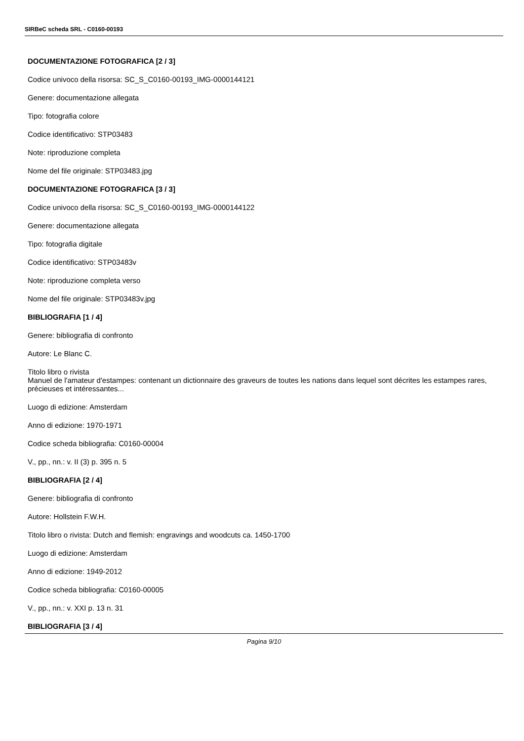SIRBeC scheda SRL - C0160-00193
DOCUMENTAZIONE FOTOGRAFICA [2 / 3]
Codice univoco della risorsa: SC_S_C0160-00193_IMG-0000144121
Genere: documentazione allegata
Tipo: fotografia colore
Codice identificativo: STP03483
Note: riproduzione completa
Nome del file originale: STP03483.jpg
DOCUMENTAZIONE FOTOGRAFICA [3 / 3]
Codice univoco della risorsa: SC_S_C0160-00193_IMG-0000144122
Genere: documentazione allegata
Tipo: fotografia digitale
Codice identificativo: STP03483v
Note: riproduzione completa verso
Nome del file originale: STP03483v.jpg
BIBLIOGRAFIA [1 / 4]
Genere: bibliografia di confronto
Autore: Le Blanc C.
Titolo libro o rivista
Manuel de l'amateur d'estampes: contenant un dictionnaire des graveurs de toutes les nations dans lequel sont décrites les estampes rares, précieuses et intéressantes...
Luogo di edizione: Amsterdam
Anno di edizione: 1970-1971
Codice scheda bibliografia: C0160-00004
V., pp., nn.: v. II (3) p. 395 n. 5
BIBLIOGRAFIA [2 / 4]
Genere: bibliografia di confronto
Autore: Hollstein F.W.H.
Titolo libro o rivista: Dutch and flemish: engravings and woodcuts ca. 1450-1700
Luogo di edizione: Amsterdam
Anno di edizione: 1949-2012
Codice scheda bibliografia: C0160-00005
V., pp., nn.: v. XXI p. 13 n. 31
BIBLIOGRAFIA [3 / 4]
Pagina 9/10